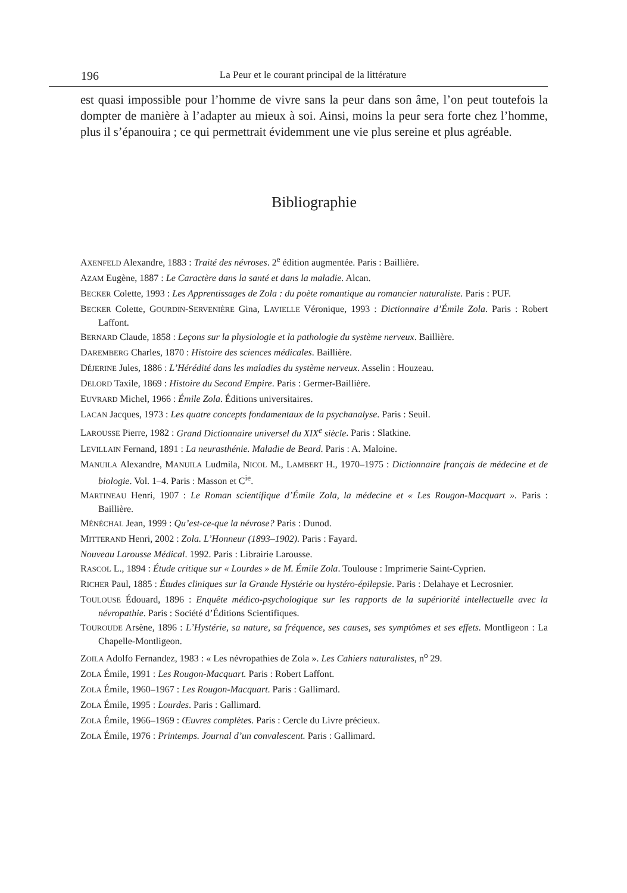196 La Peur et le courant principal de la littérature
est quasi impossible pour l’homme de vivre sans la peur dans son âme, l’on peut toutefois la dompter de manière à l’adapter au mieux à soi. Ainsi, moins la peur sera forte chez l’homme, plus il s’épanouira ; ce qui permettrait évidemment une vie plus sereine et plus agréable.
Bibliographie
AXENFELD Alexandre, 1883 : Traité des névroses. 2<sup>e</sup> édition augmentée. Paris : Baillière.
AZAM Eugène, 1887 : Le Caractère dans la santé et dans la maladie. Alcan.
BECKER Colette, 1993 : Les Apprentissages de Zola : du poète romantique au romancier naturaliste. Paris : PUF.
BECKER Colette, GOURDIN-SERVENIÈRE Gina, LAVIELLE Véronique, 1993 : Dictionnaire d’Émile Zola. Paris : Robert Laffont.
BERNARD Claude, 1858 : Leçons sur la physiologie et la pathologie du système nerveux. Baillière.
DAREMBERG Charles, 1870 : Histoire des sciences médicales. Baillière.
DÉJERINE Jules, 1886 : L’Hérédité dans les maladies du système nerveux. Asselin : Houzeau.
DELORD Taxile, 1869 : Histoire du Second Empire. Paris : Germer-Baillière.
EUVRARD Michel, 1966 : Émile Zola. Éditions universitaires.
LACAN Jacques, 1973 : Les quatre concepts fondamentaux de la psychanalyse. Paris : Seuil.
LAROUSSE Pierre, 1982 : Grand Dictionnaire universel du XIX<sup>e</sup> siècle. Paris : Slatkine.
LEVILLAIN Fernand, 1891 : La neurasthénie. Maladie de Beard. Paris : A. Maloine.
MANUILA Alexandre, MANUILA Ludmila, NICOL M., LAMBERT H., 1970–1975 : Dictionnaire français de médecine et de biologie. Vol. 1–4. Paris : Masson et C<sup>ie</sup>.
MARTINEAU Henri, 1907 : Le Roman scientifique d’Émile Zola, la médecine et « Les Rougon-Macquart ». Paris : Baillière.
MÉNÉCHAL Jean, 1999 : Qu’est-ce-que la névrose? Paris : Dunod.
MITTERAND Henri, 2002 : Zola. L’Honneur (1893–1902). Paris : Fayard.
Nouveau Larousse Médical. 1992. Paris : Librairie Larousse.
RASCOL L., 1894 : Étude critique sur « Lourdes » de M. Émile Zola. Toulouse : Imprimerie Saint-Cyprien.
RICHER Paul, 1885 : Études cliniques sur la Grande Hystérie ou hystéro-épilepsie. Paris : Delahaye et Lecrosnier.
TOULOUSE Édouard, 1896 : Enquête médico-psychologique sur les rapports de la supériorité intellectuelle avec la névropathie. Paris : Société d’Éditions Scientifiques.
TOUROUDE Arsène, 1896 : L’Hystérie, sa nature, sa fréquence, ses causes, ses symptômes et ses effets. Montligeon : La Chapelle-Montligeon.
ZOILA Adolfo Fernandez, 1983 : « Les névropathies de Zola ». Les Cahiers naturalistes, n<sup>o</sup> 29.
ZOLA Émile, 1991 : Les Rougon-Macquart. Paris : Robert Laffont.
ZOLA Émile, 1960–1967 : Les Rougon-Macquart. Paris : Gallimard.
ZOLA Émile, 1995 : Lourdes. Paris : Gallimard.
ZOLA Émile, 1966–1969 : Œuvres complètes. Paris : Cercle du Livre précieux.
ZOLA Émile, 1976 : Printemps. Journal d’un convalescent. Paris : Gallimard.